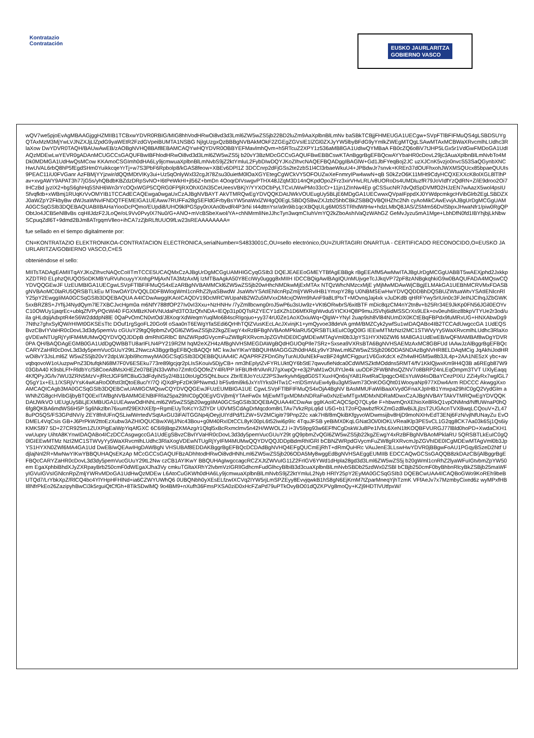Kontratazio
Contratación
EUSKO JAURLARITZA
GOBIERNO VASCO
wQV7we5pjoEvAgMBAAGjggHZMIIB1TCBxwYDVR0RBIG/MIG8hhVodHRwOi8vd3d3Lml6ZW5wZS5jb22BD2luZm9AaXplbnBlLmNv baSBkTCBjjFHMEUGA1UECgw+SVpFTlBFIFMuQS4gLSBDSUYgQTAxMzM3MjYwLVJNZXJjLlZpdG9yaWEtR2FzdGVpeiBUMTA1NSBG NjIgUzgxQzBBBgNVBAkMOkF2ZGEgZGVsIE1lZGl0ZXJyYW5lbyBFdG9yYmlkZWEgMTQgLSAwMTAxMCBWaXRvcmlhLUdhc3RlaXow DwYDVR0TAQH/BAUwAwEB/zAOBgNVHQ8BAf8EBAMCAQYwHQYDVR0OBBYEFMavlmhQvm+h5RTcuZ2XPY1z536aMB8GA1UdIwQYMBaA FB0cZQ6o8iV7tJHP5LGx5r1VdGwFMDoGA1UdIAQzMDEwLwYEVR0gADAnMCUGCCsGAQUFBwIBFhlodHRwOi8vd3d3Lml6ZW5wZS5j b20vY3BzMDcGCCsGAQUFBwEBBCswKTAnBggrBgEFBQcwAYYbaHR0cDovL29jc3AuaXplbnBlLmNvbTo4MDk0MDMGA1UdHwQsMCow KKAmoCSGImh0dHA6Ly9jcmwuaXplbnBlLmNvbS9jZ2ktYmluL2FybDIwDQYJKoZIhvcNAQEFBQADggIBAGlW+Gd1JbFYeqBoj2JC uzXJCnK5vzjo0nvcS53SaQGynbXNCHwUVAL6rbQ8hP5fEgdSHm0YuikkcqeYrTj+w7S3PbF6Rpbolp8/kGAS8feow+XBEv6DPl1Z 3DCCnrp2dFjGSs2te2zbS1l4Cl3rbaeWkuU4+JPBdwJr7snvk+KREn37dOUFhxohJWXMSQUcx85bpaeQUUIs9PEAC11iU0FVGanr AzFBMjYYjzwir/dQQtMDtVIKy3ui+Uz5qOnlyWxl32cgJt78Zsu30uietM0lOaXGYEtegCgWCkVY5OFOUZwXeFnmryIPw4wwN+qB S0kZzO6K11MHt9CdyHCQXEXXcK8olXGL8lTlhPav+xvgAWY9APAT3h77jG5s/yhQBdbKBZdzDRpSvNO+I6tPeWkHI+jl56Z+bmDn 4OoqrDIVswgvPTHX48JZqM3D14nQKpdOpoZFrz3xirVHvLRL/v8UORoDs4UMDluzfR79JoVIdfYzQdRN+Z/iE9droo2Oi7IHCzBd jyzIX2+bgS6ghHq5SNH6Wn3rYcOQxWGP5CQRG0FPljRXOhXGN35CeUeesVBKjY/YYXOCbPyLTCxUWwPMo33cCr+11jn1ZInNw4Ep gCSSucNR7dvQdSpDVMfO2HJzEN7wAazX5wol4psIUSfvqfktb+xWBmj1RUqKrVvOMYIB1TCCAdECAQEwga0wgaUxCzAJBgNVBAYT AkVTMRQwEgYDVQQKDAtJWkVOUEugUy5BLjE6MDgGA1UECwwxQVpaIFppdXJ0YWdpcmkgcHVibGlrb2EgLSBDZXJ0aWZpY2FkbyBw dWJsaWNvIFNDQTFEMEIGA1UEAww7RUFFa28gSEFldGFrbyBsYW5naWxlZW4gQ0EgLSBDQSBwZXJzb25hbCBkZSBBQVBQIHZhc2Nh cyAoMikCAwEvvjAJBgUrDgMCGgUAMA0GCSqGSIb3DQEBAQUABIIBAHaYiooDcPQmo/EUpdi8/UHO9klPGSpy0nXAn0bvdR4P3rNi t44dttnYsr/a9n9ib1qcXBQqULg6M0SSTRhdWtHw+hdzLMbQ8JAS/ZSMm56DvlSbpxJHwaNfr1/piw0RgQPObtJo4JCB5eNl8vBs cqHIlJdzF2JLoQe/oL9Vv0PvylX7Nu0/G+ANO+mVcBSbeXwol/YA+chNMrmlINeJJhcTyn3wqmCIuhVmYQ2kZboAshIVaQzWAhGZ GeMvJyzu5mA1Mge+LbhDfN0fd1IBYhjbjLkNbwSCpuqZdl6T+9dmd2BJm8ATrgqmVlleo+ihCA7zZjbRLftUUO9fLw23sREAAAAAAAA=
fue sellado en el tiempo digitalmente por:
CN=KONTRATAZIO ELEKTRONIKOA-CONTRATACION ELECTRONICA,serialNumber=S4833001C,OU=sello electrónico,OU=ZIURTAGIRI ONARTUA - CERTIFICADO RECONOCIDO,O=EUSKO JAURLARITZA/GOBIERNO VASCO,C=ES
obteniéndose el sello:
MIITsTADAgEAMIITqAYJKoZIhvcNAQcCoIITmTCCE5UCAQMxCzAJBgUrDgMCGgUAMHIGCyqGSIb3 DQEJEAEEoGMEYTBfAgEBBgk rBgEEAfM5AwMwITAJBgUrDgMCGgUABBT5wAEXjphd2JxkkpXZDTR0 ELphzQIUQOSoDKMBYuRVuhcuyyYXnhgPMjAxNTA3MzAxMj IzMTBaAgkA50Y8EcIWy0uggg8xMIIH IDCCBQigAwIBAgIQUnMUjvgeTcJJkqVP72pF8zANBgkqhkiG9w0BAQUFADA4MQswCQYDVQQGEwJF UzEUMBIGA1UECgwLSVpFTlBFIFMuQS4xEzARBgNVBAMMCkl6ZW5wZS5jb20wHhcNMDkwMjExMTAx NTQzWhcNMzcxMjE yMjMwMDAwWjCBgjELMAkGA1UEBhMCRVMxFDASBgNVBAoMC0laRU5QRSBTLkEu MTowOAYDVQQLDDFBWlogWml1cnRhZ2lyaSBwdW JsaWtvYSAtIENlcnRpZmljYWRvIHB1YmxpY28g U0NBMSEwHwYDVQQDDBhDQSBUZWtuaWtvYSAtIENlcnRlY25pY2EwggIiMA0GCSqGSIb3DQEBAQUA A4ICDwAwggIKAoICAQDV19DcMRCWUpaNB2W2u5MVxxDMcxjOWm9hAnF9a8LtPtxT+MOvnqJaj4xk vJuDKdB qHRFYwySrIUin0c3FJeINJCIhqJZbGWK5xxBRZ8S+JYfIjJ4NydQym7lE7XBCJvcHgm0a m6NfY788tfOP27Iv0vI3Xxu+NzHNHv /7yZmllbcwng0roJ5wP6u3sUw9z+VKt6ORwbrS/6xitBTF mDic8qzCM4nY2tn8v+b25Rr34E9JkKp0FN56JGil0EOYvC10OWUy1jaqrEc+ublqZfVPyPQcWi40 FGXMBzKN4VNUdaPd3TO3zQfxNDA+lEQp31p0QTsRZYECY1dXZh1D6MfXRgIWvdu5YICKHQ8P9muJSVhj6idMSSCrXs9LEk+ov0euh6loz8bkpVTYUe2r3od/uila gHLdqijAdxptR4eS6W2dddpN8lE 0QaPvOmCN0vtOd/J8XoqrXdWeqmYuqlMo684scRIgojuo+yy374rU0Ze1AoXOxiuWq+QlgW+YNyl 2uap9sh8Vl84NUmDX0KCtEBqFBPdx9fuMRxUG+HNXAbwDg97Nthz7ghxSylQW/rHIWt0GKSEsTtc DOuf1rgSgoFL20Go9l oSaa0nT6EWgYfaSEdi6QrHhTQlZVusKEcLAcJXvinjK1+ymQyvoe38deVA gmM/BMZCyk2ywfSu1wIDAQABo4IB2TCCAdUwgccGA 1UdEQSBvzCBvIYVaHR0cDovL3d3dy5pemVu cGUuY29tgQ9pbmZvQGl6ZW5wZS5jb22kgZEwgY4xRzBFBgNVBAoMPklaRU5QRSBTLkEuIC0gQ0lG IEEwMTMzNzI2MC1STWVyYy5WaXRvcmlhLUdhc3RlaXogVDEwNTUgRjYyIFM4MUMwQQYDVQQJDDpB dmRhIGRlbC BNZWRpdGVycmFuZW8gRXRvcmJpZGVhIDE0ICgMDEwMTAgVml0b3JpYS1HYXN0ZWl6 MA8GA1UdEwEB/wQFMAMBAf8wDgYDVR0PA QH/BAQDAgEGMB0GA1UdDgQWBBTU8arIFLN4PY219R2M hqM2eXZH4zAfBgNVHSMEGDAWgBQdHGUOqPIle7SRz+Sxsea9VXRsBTA6BgNVHSAEMzAxMC8GBFUd IAAwJzAlBggrBgEFBQcCARYZaHR0cDovL3d3dy5pemVucGUuY29tL2NwczA3BggrBgEFBQcBAQQr MC kwJwYIKwYBBQUHMAGGG2h0dHA6Ly9vY3NwLml6ZW5wZS5jb206ODA5NDAzBgNVHR8ELDAqMCig JqAkhiJodHRwOi8vY3JsLml6Z W5wZS5jb20vY2dpLWJpbi9hcmwyMA0GCSqGSIb3DQEBBQUAA4IC AQAPRFZFDnGhyTurAU0uNEkFwzBF24gMCFigpur1V6GxKdcX eZh4wlHGM5w8b3JL4p+2AA1NE5zX ybc+avvqbqovoW1oUuzpwPnZ3DtufqkN68M7F0V6ESEku773re89lgcjqr2pLIsSKouiv5DjyCB+ nm3hEplytZvFYRLUktQY6bStE7qwvufieNdca0CdWMSZktMOddns5RMT4/fV1KklQjwxKm9H4Q3B a6REgb87W903GbA40 K9sbLFf+RldbYc/S8CoeA8MsXHEZe07BEjN33vWho7ZmfcGQOfeZY4lR/PP lrFBUfHfrVAnRJ7gXwpQr+e3j2PaM1wOUlYtJe4k uuODF2FWBNhsQZNV7o8BRP24nLEqOmpm3TVT UXlyEaqq4KfQPyJG/lv7WU3ZRN5MzV+jfRctJGF9/fC8iuG3dFdyiNSy2/4B110toUgOSQhLbucx Zbr/E8JoYcUZ2PS3wrkyivh6jqdG0STXuxHQn6sjYA81RwtRaClpqgcO4EsYuWd4sOBaYCezPIXU ZZi4yRx7wglGL7Q5gY1x+EL1/XSRjVYsK4wKaRoO0fstI3tQtoE8uc/Y/7Q iQXdPpFzDK9PNwmdJ bF5vtlmi9k6JxYr/IYks0HTw1C+rriDSmVuEw4yBu3gMSwm73OnKOGQht01WooyaNp977XDw4Arm RDCCC AkwggXxoAMCAQICAgb3MA0GCSqGSIb3DQEBCwUAMIGCMQswCQYDVQQGEwJFUzEUMBIGA1UE CgwLSVpFTlBFIFMuQS4xOjA4BgNV BAsMMUFaWiBaaXVydGFnaXJpIHB1Ymxpa29hIC0gQ2VydGlm aWNhZG8gcHVibGljbyBTQ0ExITAfBgNVBAMMGENBIFRla25pa29hIC0gQ0EgVGVjbmljYTAeFw0x MjEwMTgxMDMxNDRaFw0xNzEwMTgxMDMxNDRaMDwxCzAJBgNVBAYTAkVTMRQwEgYDVQQKDAtJWkVO UEUgUy5BLjEXMBUGA1UEAwwOdHNhLml6ZW5wZS5jb20wggIiMA0GCSqGSIb3DQEBAQUAA4ICDwAw ggIKAoICAQC5pQ7QLy6e F+hbwmQnXEhioXe8RkQ1vpONMnd/NffUWnaP0hQ6fg8QKBA6mdWS6H5P 5g6Nkzlbn76xumf29EKhXEfp+RgmEUyToKcYr3ZlYDr U0VMSCdAgDrMqcdom8rLTAv7VkzRpLq6d U5G+b1T2oFQawbzfRXZmGzdllwBiJLjlzsT2UGAcnTVXBwqLCQouV+ZL478uPO5QS/FS3GPdNV/y ZEY8fnlUFnQSLiwlWrrtedVSqtAxGU3iFAlTGGNp4jOeyjUIYdPd/f1ZW+5V2MCigitr79Pnp22c xak7H8/8mQkiBKfgyvoWDwmsijbv8HjD9moNXHvEdT3ENj6FzN/vjlNfUNayZu EvODMEL4VqCsis GB+J6PrPkW2ttoEzXubw3AZHIOQUCBwXWjJ/Nc43Bou+g0M40RxIDtCCL8yK00pL6t52iwi6p9Ic 4TquJFSB yeBiMX0KqLGNat3Oi/0IOKLVRealKlp3PE5vCL1G2qg8CK7Aa03k6Sj1Qs6iyKMKSl97 5D+27CR925m1ZUXPigEaiWpYiqAfGXC 6C6i9jBqpZKMAzg/r1Qlql5xBcRxmclmv5n42H/WWOLZJ i+3V59pg93w6EFfNCgDskWJu8Pe1lVbL6XeN1ltKOQBFVURGJ77lBld0hoPD+XwdaCKH1vwUupry UihtA8KYnwIDAQABo4ICzDCCAsgwgccGA1UdEgSBvzCBvIYVaHR0cDovL3d3dy5pemVucGUuY29t gQ9pbmZvQGl6ZW5wZS5jb22kgZEwgY4xRzBFBgNVBAoMPklaRU 5QRSBTLkEuIC0gQ0lGIEEwMTMz NzI2MC1STWVyYy5WaXRvcmlhLUdhc3RlaXogVDEwNTUgRjYyIFM4MUMwQQYDVQQJDDpBdmRhIGRl bCBNZWRpdGVycmFuZW8gRXRvcmJpZGVhIDE0ICgMDEwMTAgVml0b3JpYS1HYXN0ZWl6MA4GA1Ud DwEB/wQEAwIHgDAWBgN VHSUBAf8EDDAKBggrBgEFBQcDCDAdBgNVHQ4EFgQUCmEjRhT+dRmQuHRc VAuJenE3LLswHwYDVR0jBBgwFoAU1PGqyBSzeD2Ntf UdjlajNnl2R+MwNwYIKwYBBQUHAQsEKzAp MCcGCCsGAQUFBzADhhtodHRwOi8vdHNhLml6ZW5wZS5jb206ODA5My8wggEdBgNVHSAEggEUMIIB EDCCAQwGCSsGAQQB8zkDAzCB/jAlBggrBgEFBQcCARYZaHR0cDovL3d3dy5pemVucGUuY29tL2Nw czCB1AYIKwY BBQUHAgIwgccagcRCZXJtZWVuIG11Z2FrIGV6YWd1dHpla28gd3d3Lml6ZW5wZS5j b20gWml1cnRhZ2lyaWFuIGtvbmZpYW50 em EgaXphbiBhdXJyZXRpayBrb250cmF0dWEgaXJha3Vy cmkuTGltaXRhY2lvbmVzIGRlIGdhcmFudGlhcyBlbiB3d3cuaXplbnBlLmNvbSBDb25zdWx0ZSBl bCBjb250cmF0byBhbnRlcyBkZSBjb25maWFyIGVuIGVsIGNlcnRpZmljYWRvMDoGA1UdHwQzMDEw L6AtoCuGKWh0dHA6Ly9jcmwuaXplbnBlLmNvbS9jZ2ktYmluL2Nyb HRlY25pY2EyMA0GCSqGSIb3 DQEBCwUAA4ICAQBoGWo9KoREh9beBUTQd7/LrYbkXpZ/RlCQ4bc4YlYHpHFHlNd+ia6CZWYUWhQ6 0UBQNbh0yXEsELfzwIXCVq2IYW5rjLmSPZEyy8EvvjqwkB1hS8gN6EjKrnM7tZparMneqYjhTzmK VFfAeJv7x7MzmbyCixed6z wyMPxfHBI8NfrPkEo26ZazipyhBwCi3k5rguiQtCfGh+8TikSDwlMQ 9o4BM9+nXufh36FmsPXSA0ziD0xHcFZaPd79uPTkOvyBO01dQZKPVg8moQy+KZj9HDTlVUtfpxW/